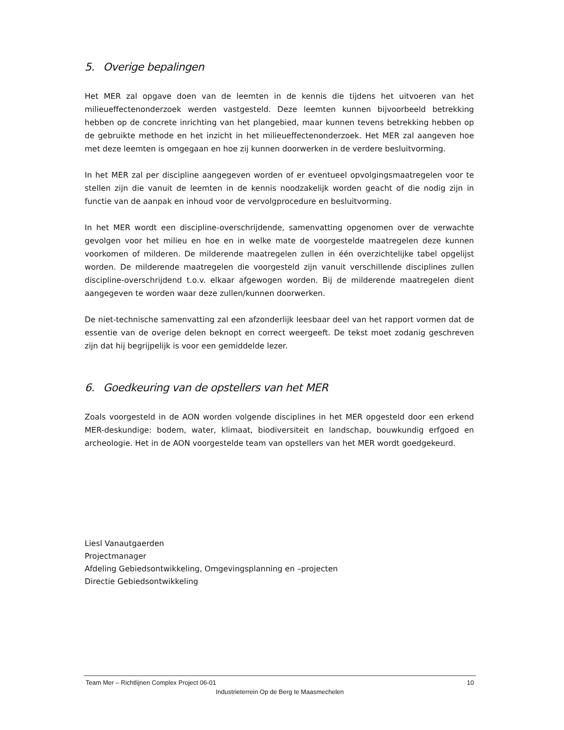5. Overige bepalingen
Het MER zal opgave doen van de leemten in de kennis die tijdens het uitvoeren van het milieueffectenonderzoek werden vastgesteld. Deze leemten kunnen bijvoorbeeld betrekking hebben op de concrete inrichting van het plangebied, maar kunnen tevens betrekking hebben op de gebruikte methode en het inzicht in het milieueffectenonderzoek. Het MER zal aangeven hoe met deze leemten is omgegaan en hoe zij kunnen doorwerken in de verdere besluitvorming.
In het MER zal per discipline aangegeven worden of er eventueel opvolgingsmaatregelen voor te stellen zijn die vanuit de leemten in de kennis noodzakelijk worden geacht of die nodig zijn in functie van de aanpak en inhoud voor de vervolgprocedure en besluitvorming.
In het MER wordt een discipline-overschrijdende, samenvatting opgenomen over de verwachte gevolgen voor het milieu en hoe en in welke mate de voorgestelde maatregelen deze kunnen voorkomen of milderen. De milderende maatregelen zullen in één overzichtelijke tabel opgelijst worden. De milderende maatregelen die voorgesteld zijn vanuit verschillende disciplines zullen discipline-overschrijdend t.o.v. elkaar afgewogen worden. Bij de milderende maatregelen dient aangegeven te worden waar deze zullen/kunnen doorwerken.
De niet-technische samenvatting zal een afzonderlijk leesbaar deel van het rapport vormen dat de essentie van de overige delen beknopt en correct weergeeft. De tekst moet zodanig geschreven zijn dat hij begrijpelijk is voor een gemiddelde lezer.
6. Goedkeuring van de opstellers van het MER
Zoals voorgesteld in de AON worden volgende disciplines in het MER opgesteld door een erkend MER-deskundige: bodem, water, klimaat, biodiversiteit en landschap, bouwkundig erfgoed en archeologie. Het in de AON voorgestelde team van opstellers van het MER wordt goedgekeurd.
Liesl Vanautgaerden
Projectmanager
Afdeling Gebiedsontwikkeling, Omgevingsplanning en –projecten
Directie Gebiedsontwikkeling
Team Mer – Richtlijnen Complex Project 06-01 10
Industrieterrein Op de Berg te Maasmechelen